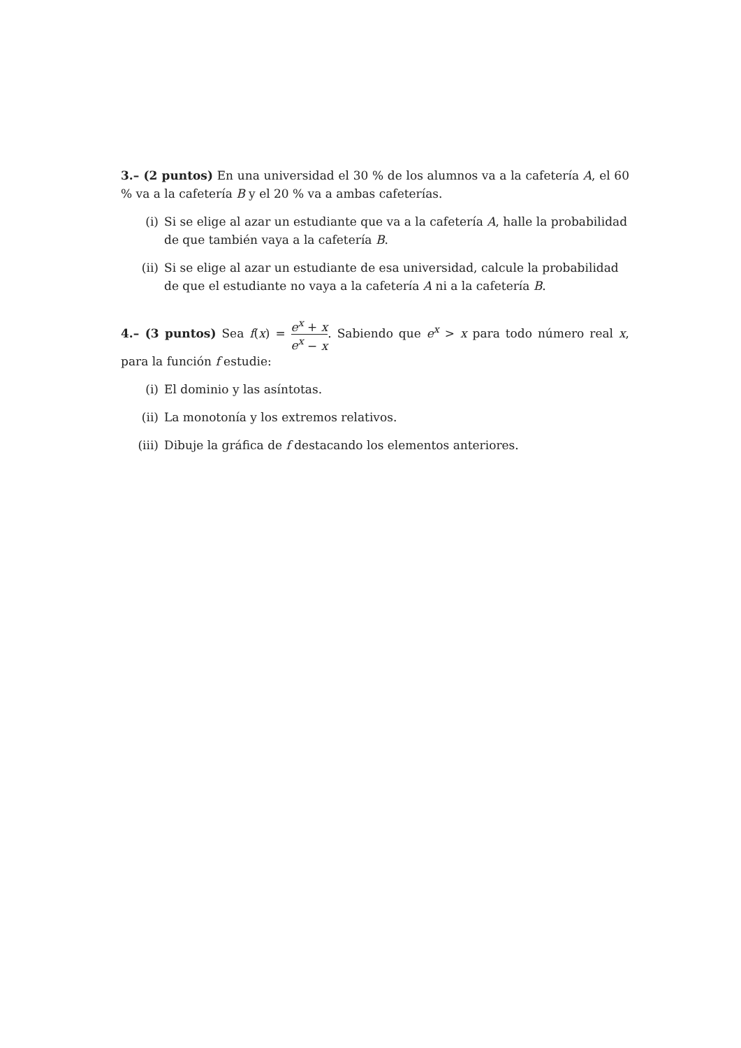3.– (2 puntos) En una universidad el 30 % de los alumnos va a la cafetería A, el 60 % va a la cafetería B y el 20 % va a ambas cafeterías.
(i) Si se elige al azar un estudiante que va a la cafetería A, halle la probabilidad de que también vaya a la cafetería B.
(ii) Si se elige al azar un estudiante de esa universidad, calcule la probabilidad de que el estudiante no vaya a la cafetería A ni a la cafetería B.
4.– (3 puntos) Sea f(x) = e<sup>x</sup> + x e<sup>x</sup> − x. Sabiendo que e<sup>x</sup> > x para todo número real x, para la función f estudie:
(i) El dominio y las asíntotas.
(ii) La monotonía y los extremos relativos.
(iii) Dibuje la gráfica de f destacando los elementos anteriores.